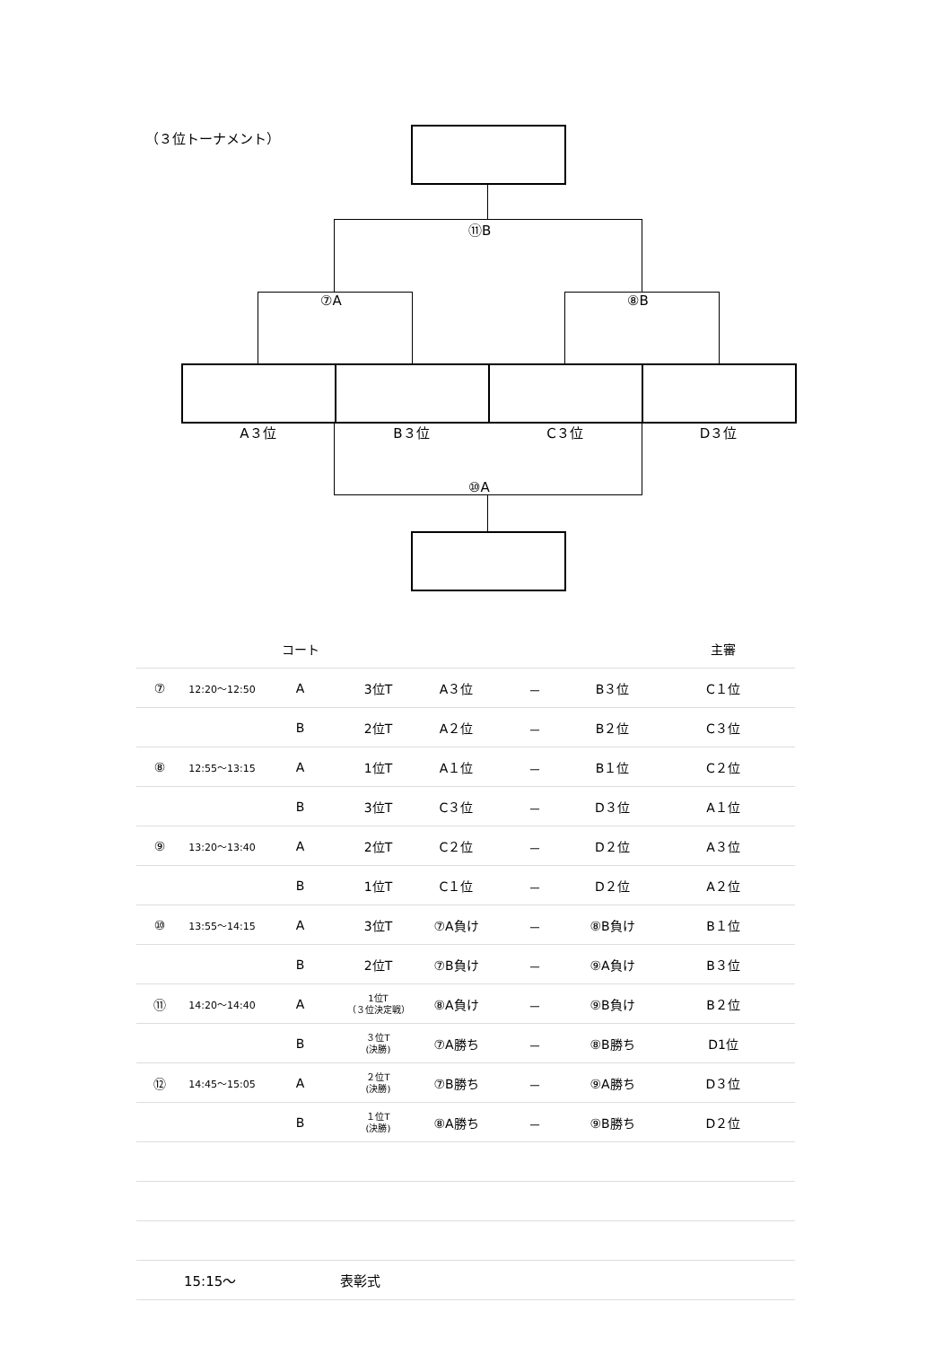（３位トーナメント）
⑪B
⑦A ⑧B
A３位 B３位 C３位 D３位
⑩A
| | | コート | | | | | 主審 |
| ⑦ | 12:20～12:50 | A | 3位T | A３位 | － | B３位 | C１位 |
| | | B | 2位T | A２位 | － | B２位 | C３位 |
| ⑧ | 12:55～13:15 | A | 1位T | A１位 | － | B１位 | C２位 |
| | | B | 3位T | C３位 | － | D３位 | A１位 |
| ⑨ | 13:20～13:40 | A | 2位T | C２位 | － | D２位 | A３位 |
| | | B | 1位T | C１位 | － | D２位 | A２位 |
| ⑩ | 13:55～14:15 | A | 3位T | ⑦A負け | － | ⑧B負け | B１位 |
| | | B | 2位T | ⑦B負け | － | ⑨A負け | B３位 |
| ⑪ | 14:20～14:40 | A | 1位T （３位決定戦） | ⑧A負け | － | ⑨B負け | B２位 |
| | | B | ３位T (決勝) | ⑦A勝ち | － | ⑧B勝ち | D1位 |
| ⑫ | 14:45～15:05 | A | ２位T (決勝) | ⑦B勝ち | － | ⑨A勝ち | D３位 |
| | | B | １位T (決勝) | ⑧A勝ち | － | ⑨B勝ち | D２位 |
| | 15:15～ | | 表彰式 | | | | |